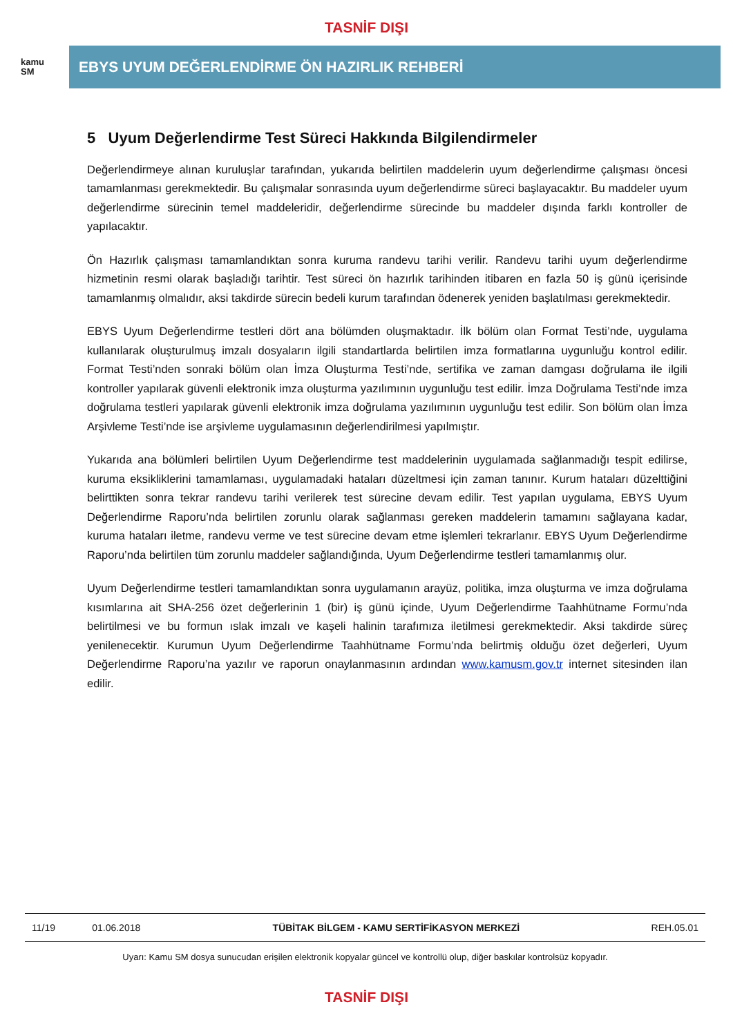TASNİF DIŞI
kamu
SM
EBYS UYUM DEĞERLENDİRME ÖN HAZIRLIK REHBERİ
5 Uyum Değerlendirme Test Süreci Hakkında Bilgilendirmeler
Değerlendirmeye alınan kuruluşlar tarafından, yukarıda belirtilen maddelerin uyum değerlendirme çalışması öncesi tamamlanması gerekmektedir. Bu çalışmalar sonrasında uyum değerlendirme süreci başlayacaktır. Bu maddeler uyum değerlendirme sürecinin temel maddeleridir, değerlendirme sürecinde bu maddeler dışında farklı kontroller de yapılacaktır.
Ön Hazırlık çalışması tamamlandıktan sonra kuruma randevu tarihi verilir. Randevu tarihi uyum değerlendirme hizmetinin resmi olarak başladığı tarihtir. Test süreci ön hazırlık tarihinden itibaren en fazla 50 iş günü içerisinde tamamlanmış olmalıdır, aksi takdirde sürecin bedeli kurum tarafından ödenerek yeniden başlatılması gerekmektedir.
EBYS Uyum Değerlendirme testleri dört ana bölümden oluşmaktadır. İlk bölüm olan Format Testi’nde, uygulama kullanılarak oluşturulmuş imzalı dosyaların ilgili standartlarda belirtilen imza formatlarına uygunluğu kontrol edilir. Format Testi’nden sonraki bölüm olan İmza Oluşturma Testi’nde, sertifika ve zaman damgası doğrulama ile ilgili kontroller yapılarak güvenli elektronik imza oluşturma yazılımının uygunluğu test edilir. İmza Doğrulama Testi’nde imza doğrulama testleri yapılarak güvenli elektronik imza doğrulama yazılımının uygunluğu test edilir. Son bölüm olan İmza Arşivleme Testi’nde ise arşivleme uygulamasının değerlendirilmesi yapılmıştır.
Yukarıda ana bölümleri belirtilen Uyum Değerlendirme test maddelerinin uygulamada sağlanmadığı tespit edilirse, kuruma eksikliklerini tamamlaması, uygulamadaki hataları düzeltmesi için zaman tanınır. Kurum hataları düzelttiğini belirttikten sonra tekrar randevu tarihi verilerek test sürecine devam edilir. Test yapılan uygulama, EBYS Uyum Değerlendirme Raporu’nda belirtilen zorunlu olarak sağlanması gereken maddelerin tamamını sağlayana kadar, kuruma hataları iletme, randevu verme ve test sürecine devam etme işlemleri tekrarlanır. EBYS Uyum Değerlendirme Raporu’nda belirtilen tüm zorunlu maddeler sağlandığında, Uyum Değerlendirme testleri tamamlanmış olur.
Uyum Değerlendirme testleri tamamlandıktan sonra uygulamanın arayüz, politika, imza oluşturma ve imza doğrulama kısımlarına ait SHA-256 özet değerlerinin 1 (bir) iş günü içinde, Uyum Değerlendirme Taahhütname Formu’nda belirtilmesi ve bu formun ıslak imzalı ve kaşeli halinin tarafımıza iletilmesi gerekmektedir. Aksi takdirde süreç yenilenecektir. Kurumun Uyum Değerlendirme Taahhütname Formu’nda belirtmiş olduğu özet değerleri, Uyum Değerlendirme Raporu’na yazılır ve raporun onaylanmasının ardından www.kamusm.gov.tr internet sitesinden ilan edilir.
| 11/19 | 01.06.2018 | TÜBİTAK BİLGEM - KAMU SERTİFİKASYON MERKEZİ | REH.05.01 |
Uyarı: Kamu SM dosya sunucudan erişilen elektronik kopyalar güncel ve kontrollü olup, diğer baskılar kontrolsüz kopyadır.
TASNİF DIŞI